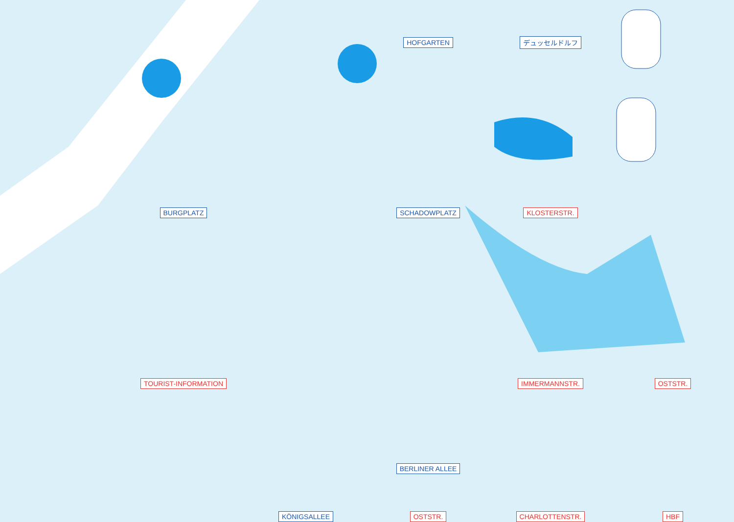HOFGARTEN デュッセルドルフ BURGPLATZ SCHADOWPLATZ KLOSTERSTR. TOURIST-INFORMATION IMMERMANNSTR. OSTSTR. BERLINER ALLEE KÖNIGSALLEE OSTSTR. CHARLOTTENSTR. HBF